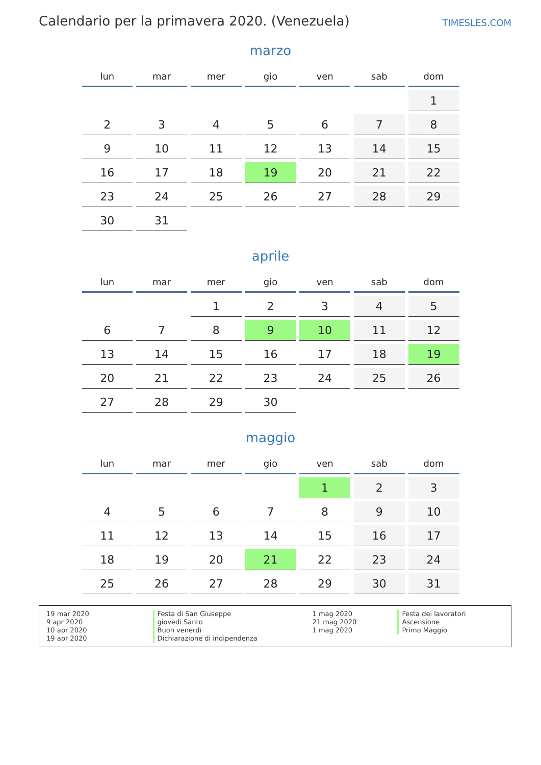Calendario per la primavera 2020. (Venezuela)
TIMESLES.COM
marzo
| lun | mar | mer | gio | ven | sab | dom |
| --- | --- | --- | --- | --- | --- | --- |
| | | | | | | 1 |
| 2 | 3 | 4 | 5 | 6 | 7 | 8 |
| 9 | 10 | 11 | 12 | 13 | 14 | 15 |
| 16 | 17 | 18 | 19 | 20 | 21 | 22 |
| 23 | 24 | 25 | 26 | 27 | 28 | 29 |
| 30 | 31 | | | | | |
aprile
| lun | mar | mer | gio | ven | sab | dom |
| --- | --- | --- | --- | --- | --- | --- |
| | | 1 | 2 | 3 | 4 | 5 |
| 6 | 7 | 8 | 9 | 10 | 11 | 12 |
| 13 | 14 | 15 | 16 | 17 | 18 | 19 |
| 20 | 21 | 22 | 23 | 24 | 25 | 26 |
| 27 | 28 | 29 | 30 | | | |
maggio
| lun | mar | mer | gio | ven | sab | dom |
| --- | --- | --- | --- | --- | --- | --- |
| | | | | 1 | 2 | 3 |
| 4 | 5 | 6 | 7 | 8 | 9 | 10 |
| 11 | 12 | 13 | 14 | 15 | 16 | 17 |
| 18 | 19 | 20 | 21 | 22 | 23 | 24 |
| 25 | 26 | 27 | 28 | 29 | 30 | 31 |
19 mar 2020
9 apr 2020
10 apr 2020
19 apr 2020
Festa di San Giuseppe
giovedì Santo
Buon venerdì
Dichiarazione di indipendenza
1 mag 2020
21 mag 2020
1 mag 2020
Festa dei lavoratori
Ascensione
Primo Maggio